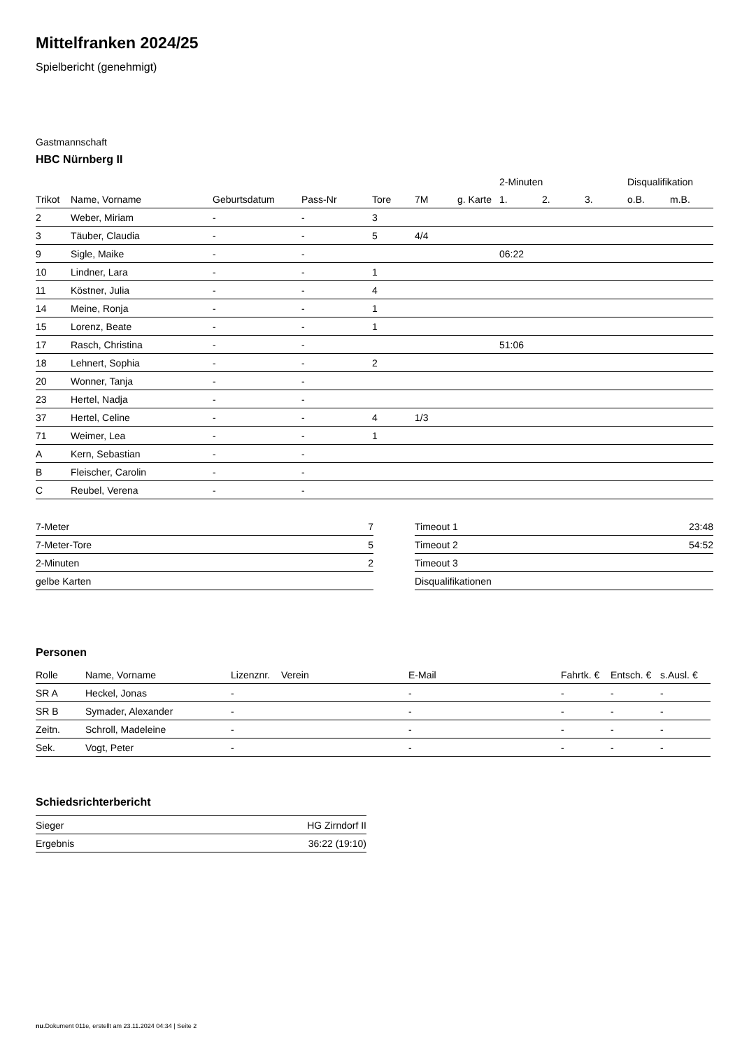Mittelfranken 2024/25
Spielbericht (genehmigt)
Gastmannschaft
HBC Nürnberg II
| | | | | | | | 2-Minuten | | | Disqualifikation | |
| --- | --- | --- | --- | --- | --- | --- | --- | --- | --- | --- | --- |
| Trikot | Name, Vorname | Geburtsdatum | Pass-Nr | Tore | 7M | g. Karte | 1. | 2. | 3. | o.B. | m.B. |
| 2 | Weber, Miriam | - | - | 3 | | | | | | | |
| 3 | Täuber, Claudia | - | - | 5 | 4/4 | | | | | | |
| 9 | Sigle, Maike | - | - | | | | 06:22 | | | | |
| 10 | Lindner, Lara | - | - | 1 | | | | | | | |
| 11 | Köstner, Julia | - | - | 4 | | | | | | | |
| 14 | Meine, Ronja | - | - | 1 | | | | | | | |
| 15 | Lorenz, Beate | - | - | 1 | | | | | | | |
| 17 | Rasch, Christina | - | - | | | | 51:06 | | | | |
| 18 | Lehnert, Sophia | - | - | 2 | | | | | | | |
| 20 | Wonner, Tanja | - | - | | | | | | | | |
| 23 | Hertel, Nadja | - | - | | | | | | | | |
| 37 | Hertel, Celine | - | - | 4 | 1/3 | | | | | | |
| 71 | Weimer, Lea | - | - | 1 | | | | | | | |
| A | Kern, Sebastian | - | - | | | | | | | | |
| B | Fleischer, Carolin | - | - | | | | | | | | |
| C | Reubel, Verena | - | - | | | | | | | | |
| 7-Meter | 7 |
| 7-Meter-Tore | 5 |
| 2-Minuten | 2 |
| gelbe Karten | |
| Timeout 1 | 23:48 |
| Timeout 2 | 54:52 |
| Timeout 3 | |
| Disqualifikationen | |
Personen
| Rolle | Name, Vorname | Lizenznr. | Verein | E-Mail | Fahrtk. € | Entsch. € | s.Ausl. € |
| --- | --- | --- | --- | --- | --- | --- | --- |
| SR A | Heckel, Jonas | - | | - | - | - | - |
| SR B | Symader, Alexander | - | | - | - | - | - |
| Zeitn. | Schroll, Madeleine | - | | - | - | - | - |
| Sek. | Vogt, Peter | - | | - | - | - | - |
Schiedsrichterbericht
| Sieger | HG Zirndorf II |
| Ergebnis | 36:22 (19:10) |
nu.Dokument 011e, erstellt am 23.11.2024 04:34 | Seite 2